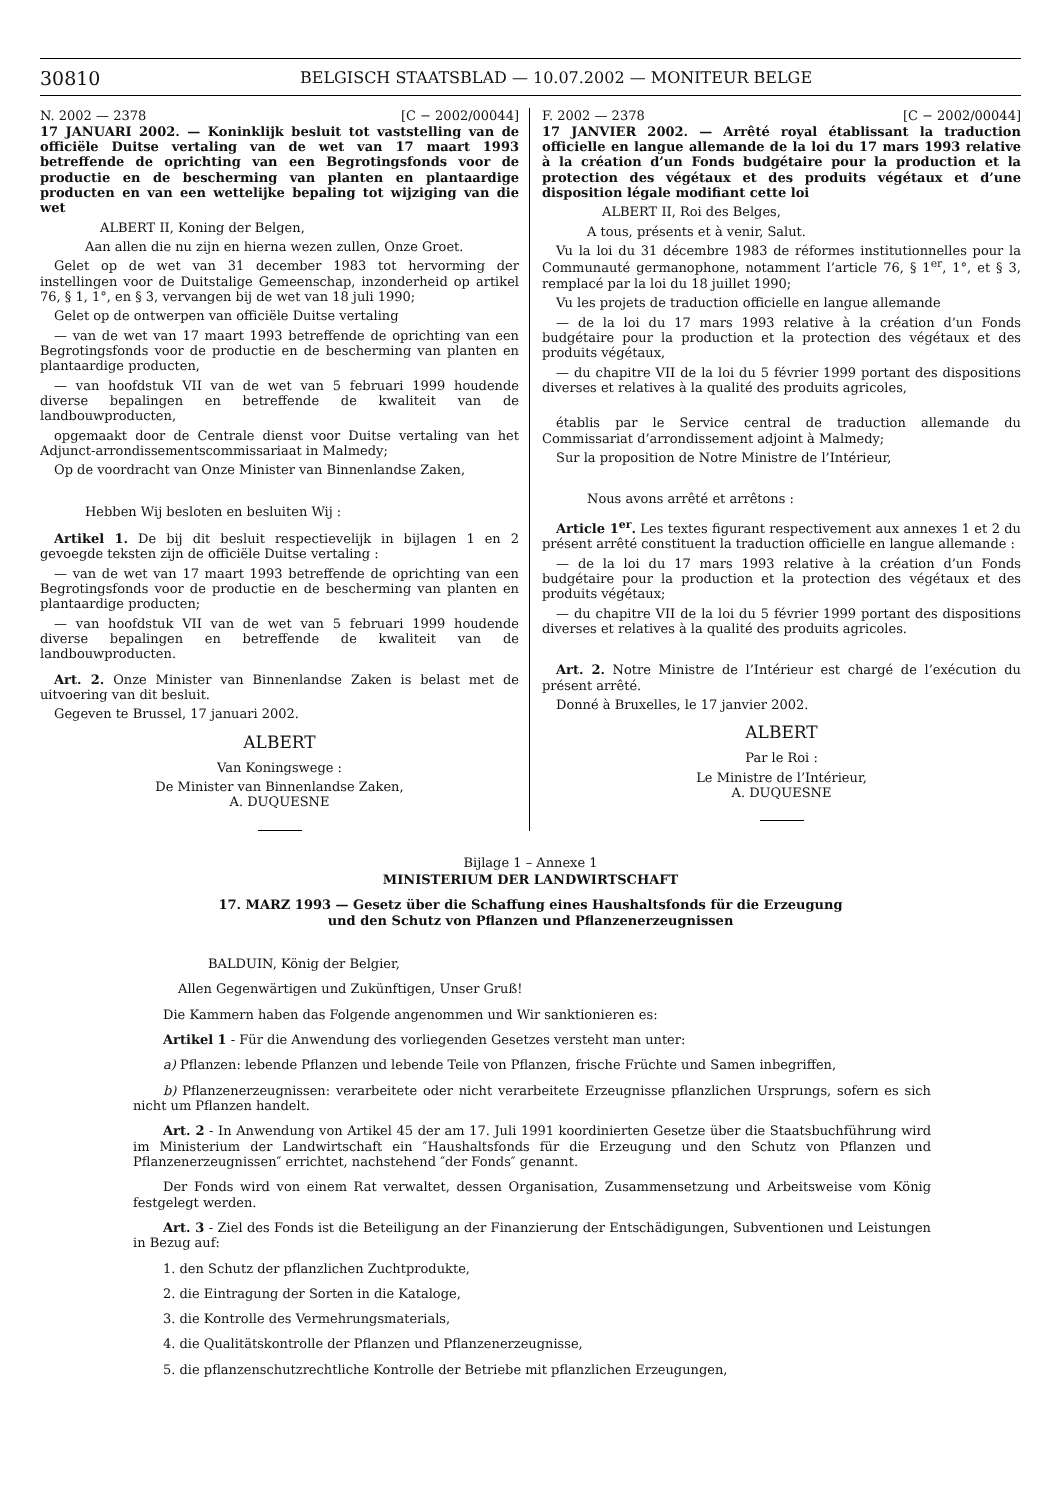30810
BELGISCH STAATSBLAD — 10.07.2002 — MONITEUR BELGE
N. 2002 — 2378 [C − 2002/00044]
17 JANUARI 2002. — Koninklijk besluit tot vaststelling van de officiële Duitse vertaling van de wet van 17 maart 1993 betreffende de oprichting van een Begrotingsfonds voor de productie en de bescherming van planten en plantaardige producten en van een wettelijke bepaling tot wijziging van die wet
ALBERT II, Koning der Belgen,
Aan allen die nu zijn en hierna wezen zullen, Onze Groet.
Gelet op de wet van 31 december 1983 tot hervorming der instellingen voor de Duitstalige Gemeenschap, inzonderheid op artikel 76, § 1, 1°, en § 3, vervangen bij de wet van 18 juli 1990;
Gelet op de ontwerpen van officiële Duitse vertaling
— van de wet van 17 maart 1993 betreffende de oprichting van een Begrotingsfonds voor de productie en de bescherming van planten en plantaardige producten,
— van hoofdstuk VII van de wet van 5 februari 1999 houdende diverse bepalingen en betreffende de kwaliteit van de landbouwproducten,
opgemaakt door de Centrale dienst voor Duitse vertaling van het Adjunct-arrondissementscommissariaat in Malmedy;
Op de voordracht van Onze Minister van Binnenlandse Zaken,
Hebben Wij besloten en besluiten Wij :
Artikel 1. De bij dit besluit respectievelijk in bijlagen 1 en 2 gevoegde teksten zijn de officiële Duitse vertaling :
— van de wet van 17 maart 1993 betreffende de oprichting van een Begrotingsfonds voor de productie en de bescherming van planten en plantaardige producten;
— van hoofdstuk VII van de wet van 5 februari 1999 houdende diverse bepalingen en betreffende de kwaliteit van de landbouwproducten.
Art. 2. Onze Minister van Binnenlandse Zaken is belast met de uitvoering van dit besluit.
Gegeven te Brussel, 17 januari 2002.
ALBERT
Van Koningswege :
De Minister van Binnenlandse Zaken,
A. DUQUESNE
F. 2002 — 2378 [C − 2002/00044]
17 JANVIER 2002. — Arrêté royal établissant la traduction officielle en langue allemande de la loi du 17 mars 1993 relative à la création d’un Fonds budgétaire pour la production et la protection des végétaux et des produits végétaux et d’une disposition légale modifiant cette loi
ALBERT II, Roi des Belges,
A tous, présents et à venir, Salut.
Vu la loi du 31 décembre 1983 de réformes institutionnelles pour la Communauté germanophone, notamment l’article 76, § 1<sup>er</sup>, 1°, et § 3, remplacé par la loi du 18 juillet 1990;
Vu les projets de traduction officielle en langue allemande
— de la loi du 17 mars 1993 relative à la création d’un Fonds budgétaire pour la production et la protection des végétaux et des produits végétaux,
— du chapitre VII de la loi du 5 février 1999 portant des dispositions diverses et relatives à la qualité des produits agricoles,
établis par le Service central de traduction allemande du Commissariat d’arrondissement adjoint à Malmedy;
Sur la proposition de Notre Ministre de l’Intérieur,
Nous avons arrêté et arrêtons :
Article 1<sup>er</sup>. Les textes figurant respectivement aux annexes 1 et 2 du présent arrêté constituent la traduction officielle en langue allemande :
— de la loi du 17 mars 1993 relative à la création d’un Fonds budgétaire pour la production et la protection des végétaux et des produits végétaux;
— du chapitre VII de la loi du 5 février 1999 portant des dispositions diverses et relatives à la qualité des produits agricoles.
Art. 2. Notre Ministre de l’Intérieur est chargé de l’exécution du présent arrêté.
Donné à Bruxelles, le 17 janvier 2002.
ALBERT
Par le Roi :
Le Ministre de l’Intérieur,
A. DUQUESNE
Bijlage 1 – Annexe 1
MINISTERIUM DER LANDWIRTSCHAFT
17. MARZ 1993 — Gesetz über die Schaffung eines Haushaltsfonds für die Erzeugung
und den Schutz von Pflanzen und Pflanzenerzeugnissen
BALDUIN, König der Belgier,
Allen Gegenwärtigen und Zukünftigen, Unser Gruß!
Die Kammern haben das Folgende angenommen und Wir sanktionieren es:
Artikel 1 - Für die Anwendung des vorliegenden Gesetzes versteht man unter:
a) Pflanzen: lebende Pflanzen und lebende Teile von Pflanzen, frische Früchte und Samen inbegriffen,
b) Pflanzenerzeugnissen: verarbeitete oder nicht verarbeitete Erzeugnisse pflanzlichen Ursprungs, sofern es sich nicht um Pflanzen handelt.
Art. 2 - In Anwendung von Artikel 45 der am 17. Juli 1991 koordinierten Gesetze über die Staatsbuchführung wird im Ministerium der Landwirtschaft ein ″Haushaltsfonds für die Erzeugung und den Schutz von Pflanzen und Pflanzenerzeugnissen″ errichtet, nachstehend ″der Fonds″ genannt.
Der Fonds wird von einem Rat verwaltet, dessen Organisation, Zusammensetzung und Arbeitsweise vom König festgelegt werden.
Art. 3 - Ziel des Fonds ist die Beteiligung an der Finanzierung der Entschädigungen, Subventionen und Leistungen in Bezug auf:
1. den Schutz der pflanzlichen Zuchtprodukte,
2. die Eintragung der Sorten in die Kataloge,
3. die Kontrolle des Vermehrungsmaterials,
4. die Qualitätskontrolle der Pflanzen und Pflanzenerzeugnisse,
5. die pflanzenschutzrechtliche Kontrolle der Betriebe mit pflanzlichen Erzeugungen,